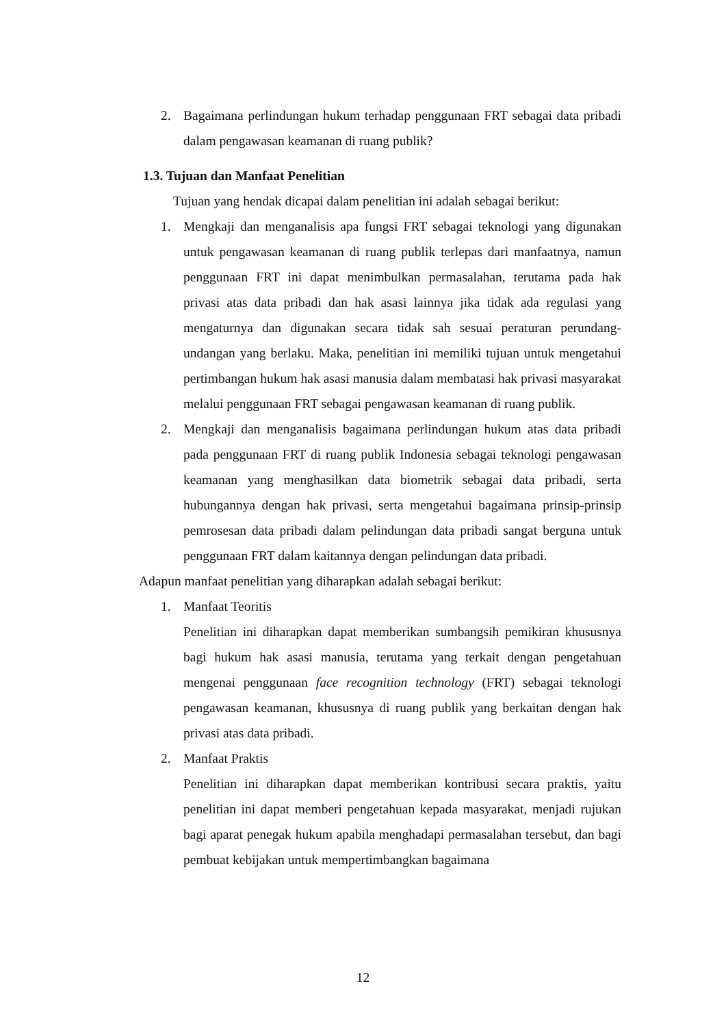2. Bagaimana perlindungan hukum terhadap penggunaan FRT sebagai data pribadi dalam pengawasan keamanan di ruang publik?
1.3. Tujuan dan Manfaat Penelitian
Tujuan yang hendak dicapai dalam penelitian ini adalah sebagai berikut:
1. Mengkaji dan menganalisis apa fungsi FRT sebagai teknologi yang digunakan untuk pengawasan keamanan di ruang publik terlepas dari manfaatnya, namun penggunaan FRT ini dapat menimbulkan permasalahan, terutama pada hak privasi atas data pribadi dan hak asasi lainnya jika tidak ada regulasi yang mengaturnya dan digunakan secara tidak sah sesuai peraturan perundang-undangan yang berlaku. Maka, penelitian ini memiliki tujuan untuk mengetahui pertimbangan hukum hak asasi manusia dalam membatasi hak privasi masyarakat melalui penggunaan FRT sebagai pengawasan keamanan di ruang publik.
2. Mengkaji dan menganalisis bagaimana perlindungan hukum atas data pribadi pada penggunaan FRT di ruang publik Indonesia sebagai teknologi pengawasan keamanan yang menghasilkan data biometrik sebagai data pribadi, serta hubungannya dengan hak privasi, serta mengetahui bagaimana prinsip-prinsip pemrosesan data pribadi dalam pelindungan data pribadi sangat berguna untuk penggunaan FRT dalam kaitannya dengan pelindungan data pribadi.
Adapun manfaat penelitian yang diharapkan adalah sebagai berikut:
1. Manfaat Teoritis
Penelitian ini diharapkan dapat memberikan sumbangsih pemikiran khususnya bagi hukum hak asasi manusia, terutama yang terkait dengan pengetahuan mengenai penggunaan face recognition technology (FRT) sebagai teknologi pengawasan keamanan, khususnya di ruang publik yang berkaitan dengan hak privasi atas data pribadi.
2. Manfaat Praktis
Penelitian ini diharapkan dapat memberikan kontribusi secara praktis, yaitu penelitian ini dapat memberi pengetahuan kepada masyarakat, menjadi rujukan bagi aparat penegak hukum apabila menghadapi permasalahan tersebut, dan bagi pembuat kebijakan untuk mempertimbangkan bagaimana
12